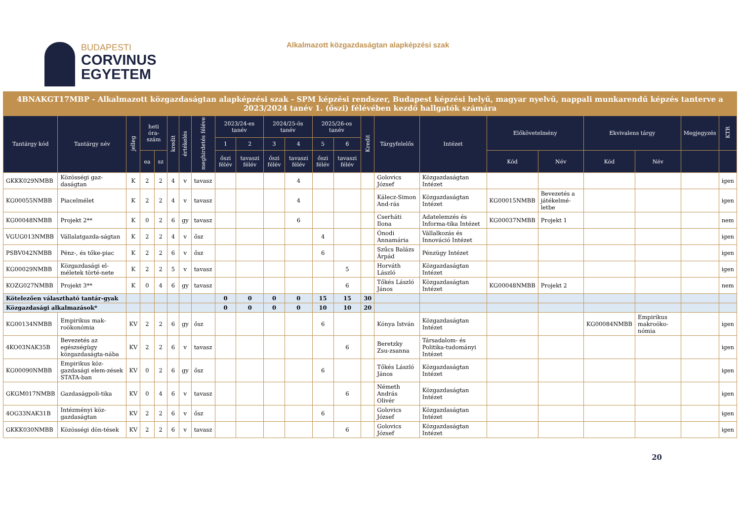BUDAPESTI
CORVINUS
EGYETEM
Alkalmazott közgazdaságtan alapképzési szak
| 4BNAKGT17MBP - Alkalmazott közgazdaságtan alapképzési szak - SPM képzési rendszer, Budapest képzési helyű, magyar nyelvű, nappali munkarendű képzés tanterve a 2023/2024 tanév 1. (őszi) félévében kezdő hallgatók számára | | | | | | | | | | | | | | | | | | | | | | |
| Tantárgy kód | Tantárgy név | jelleg | heti óra-szám | | kredit | értékelés | meghirdetés féléve | 2023/24-es tanév | | 2024/25-ös tanév | | 2025/26-os tanév | | Kredit | Tárgyfelelős | Intézet | Előkövetelmény | | Ekvivalens tárgy | | Megjegyzés | KTR |
| | | | | | | | | 1 | 2 | 3 | 4 | 5 | 6 | | | | | | | | | |
| | | | ea | sz | | | | őszi félév | tavaszi félév | őszi félév | tavaszi félév | őszi félév | tavaszi félév | | | | Kód | Név | Kód | Név | | |
| GKKK029NMBB | Közösségi gaz-daságtan | K | 2 | 2 | 4 | v | tavasz | | | | 4 | | | | Golovics József | Közgazdaságtan Intézet | | | | | | igen |
| KG00055NMBB | Piacelmélet | K | 2 | 2 | 4 | v | tavasz | | | | 4 | | | | Kálecz-Simon And-rás | Közgazdaságtan Intézet | KG00015NMBB | Bevezetés a játékelmé-letbe | | | | igen |
| KG00048NMBB | Projekt 2** | K | 0 | 2 | 6 | gy | tavasz | | | | 6 | | | | Cserháti Ilona | Adatelemzés és Informa-tika Intézet | KG00037NMBB | Projekt 1 | | | | nem |
| VGUG013NMBB | Vállalatgazda-ságtan | K | 2 | 2 | 4 | v | ősz | | | | | 4 | | | Ónodi Annamária | Vállalkozás és Innováció Intézet | | | | | | igen |
| PSBV042NMBB | Pénz-, és tőke-piac | K | 2 | 2 | 6 | v | ősz | | | | | 6 | | | Szűcs Balázs Árpád | Pénzügy Intézet | | | | | | igen |
| KG00029NMBB | Közgazdasági el-méletek törté-nete | K | 2 | 2 | 5 | v | tavasz | | | | | | 5 | | Horváth László | Közgazdaságtan Intézet | | | | | | igen |
| KOZG027NMBB | Projekt 3** | K | 0 | 4 | 6 | gy | tavasz | | | | | | 6 | | Tőkés László János | Közgazdaságtan Intézet | KG00048NMBB | Projekt 2 | | | | nem |
| Kötelezően választható tantár-gyak | | | | | | | | 0 | 0 | 0 | 0 | 15 | 15 | 30 | | | | | | | | |
| Közgazdasági alkalmazások* | | | | | | | | 0 | 0 | 0 | 0 | 10 | 10 | 20 | | | | | | | | |
| KG00134NMBB | Empirikus mak-roökonómia | KV | 2 | 2 | 6 | gy | ősz | | | | | 6 | | | Kónya István | Közgazdaságtan Intézet | | | KG00084NMBB | Empirikus makroöko-nómia | | igen |
| 4KO03NAK35B | Bevezetés az egészségügy közgazdaságta-nába | KV | 2 | 2 | 6 | v | tavasz | | | | | | 6 | | Beretzky Zsu-zsanna | Társadalom- és Politika-tudományi Intézet | | | | | | igen |
| KG00090NMBB | Empirikus köz-gazdasági elem-zések STATA-ban | KV | 0 | 2 | 6 | gy | ősz | | | | | 6 | | | Tőkés László János | Közgazdaságtan Intézet | | | | | | igen |
| GKGM017NMBB | Gazdaságpoli-tika | KV | 0 | 4 | 6 | v | tavasz | | | | | | 6 | | Németh András Olivér | Közgazdaságtan Intézet | | | | | | igen |
| 4OG33NAK31B | Intézményi köz-gazdaságtan | KV | 2 | 2 | 6 | v | ősz | | | | | 6 | | | Golovics József | Közgazdaságtan Intézet | | | | | | igen |
| GKKK030NMBB | Közösségi dön-tések | KV | 2 | 2 | 6 | v | tavasz | | | | | | 6 | | Golovics József | Közgazdaságtan Intézet | | | | | | igen |
20